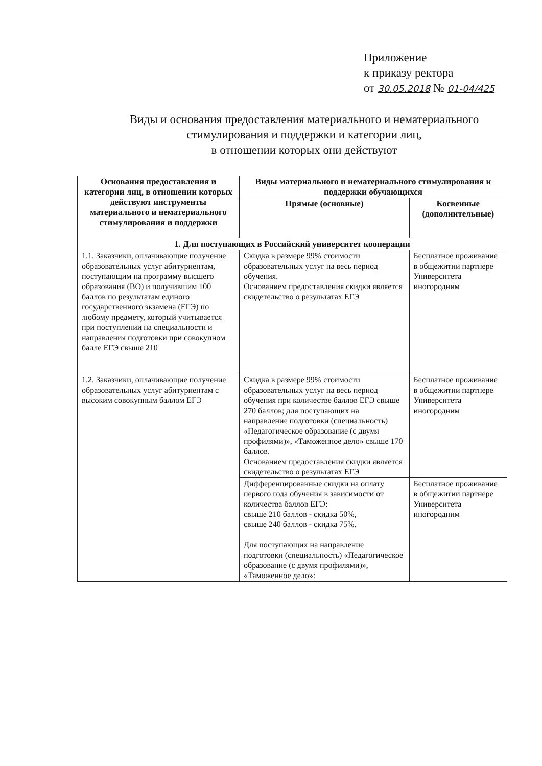Приложение
к приказу ректора
от 30.05.2018 № 01-04/425
Виды и основания предоставления материального и нематериального
стимулирования и поддержки и категории лиц,
в отношении которых они действуют
| Основания предоставления и категории лиц, в отношении которых действуют инструменты материального и нематериального стимулирования и поддержки | Виды материального и нематериального стимулирования и поддержки обучающихся | |
| --- | --- | --- |
| | Прямые (основные) | Косвенные (дополнительные) |
| 1. Для поступающих в Российский университет кооперации | | |
| 1.1. Заказчики, оплачивающие получение образовательных услуг абитуриентам, поступающим на программу высшего образования (ВО) и получившим 100 баллов по результатам единого государственного экзамена (ЕГЭ) по любому предмету, который учитывается при поступлении на специальности и направления подготовки при совокупном балле ЕГЭ свыше 210 | Скидка в размере 99% стоимости образовательных услуг на весь период обучения. Основанием предоставления скидки является свидетельство о результатах ЕГЭ | Бесплатное проживание в общежитии партнере Университета иногородним |
| 1.2. Заказчики, оплачивающие получение образовательных услуг абитуриентам с высоким совокупным баллом ЕГЭ | Скидка в размере 99% стоимости образовательных услуг на весь период обучения при количестве баллов ЕГЭ свыше 270 баллов; для поступающих на направление подготовки (специальность) «Педагогическое образование (с двумя профилями)», «Таможенное дело» свыше 170 баллов. Основанием предоставления скидки является свидетельство о результатах ЕГЭ | Бесплатное проживание в общежитии партнере Университета иногородним |
| | Дифференцированные скидки на оплату первого года обучения в зависимости от количества баллов ЕГЭ: свыше 210 баллов - скидка 50%, свыше 240 баллов - скидка 75%. Для поступающих на направление подготовки (специальность) «Педагогическое образование (с двумя профилями)», «Таможенное дело»: | Бесплатное проживание в общежитии партнере Университета иногородним |